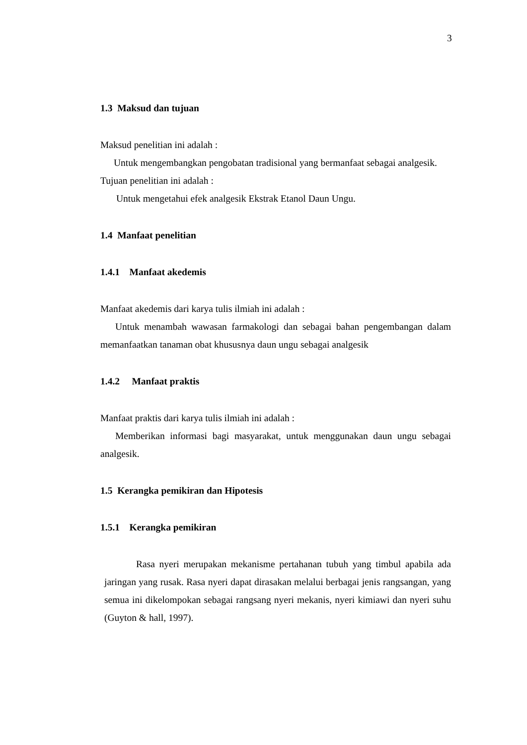3
1.3 Maksud dan tujuan
Maksud penelitian ini adalah :
Untuk mengembangkan pengobatan tradisional yang bermanfaat sebagai analgesik.
Tujuan penelitian ini adalah :
Untuk mengetahui efek analgesik Ekstrak Etanol Daun Ungu.
1.4 Manfaat penelitian
1.4.1 Manfaat akedemis
Manfaat akedemis dari karya tulis ilmiah ini adalah :
Untuk menambah wawasan farmakologi dan sebagai bahan pengembangan dalam memanfaatkan tanaman obat khususnya daun ungu sebagai analgesik
1.4.2 Manfaat praktis
Manfaat praktis dari karya tulis ilmiah ini adalah :
Memberikan informasi bagi masyarakat, untuk menggunakan daun ungu sebagai analgesik.
1.5 Kerangka pemikiran dan Hipotesis
1.5.1 Kerangka pemikiran
Rasa nyeri merupakan mekanisme pertahanan tubuh yang timbul apabila ada jaringan yang rusak. Rasa nyeri dapat dirasakan melalui berbagai jenis rangsangan, yang semua ini dikelompokan sebagai rangsang nyeri mekanis, nyeri kimiawi dan nyeri suhu (Guyton & hall, 1997).